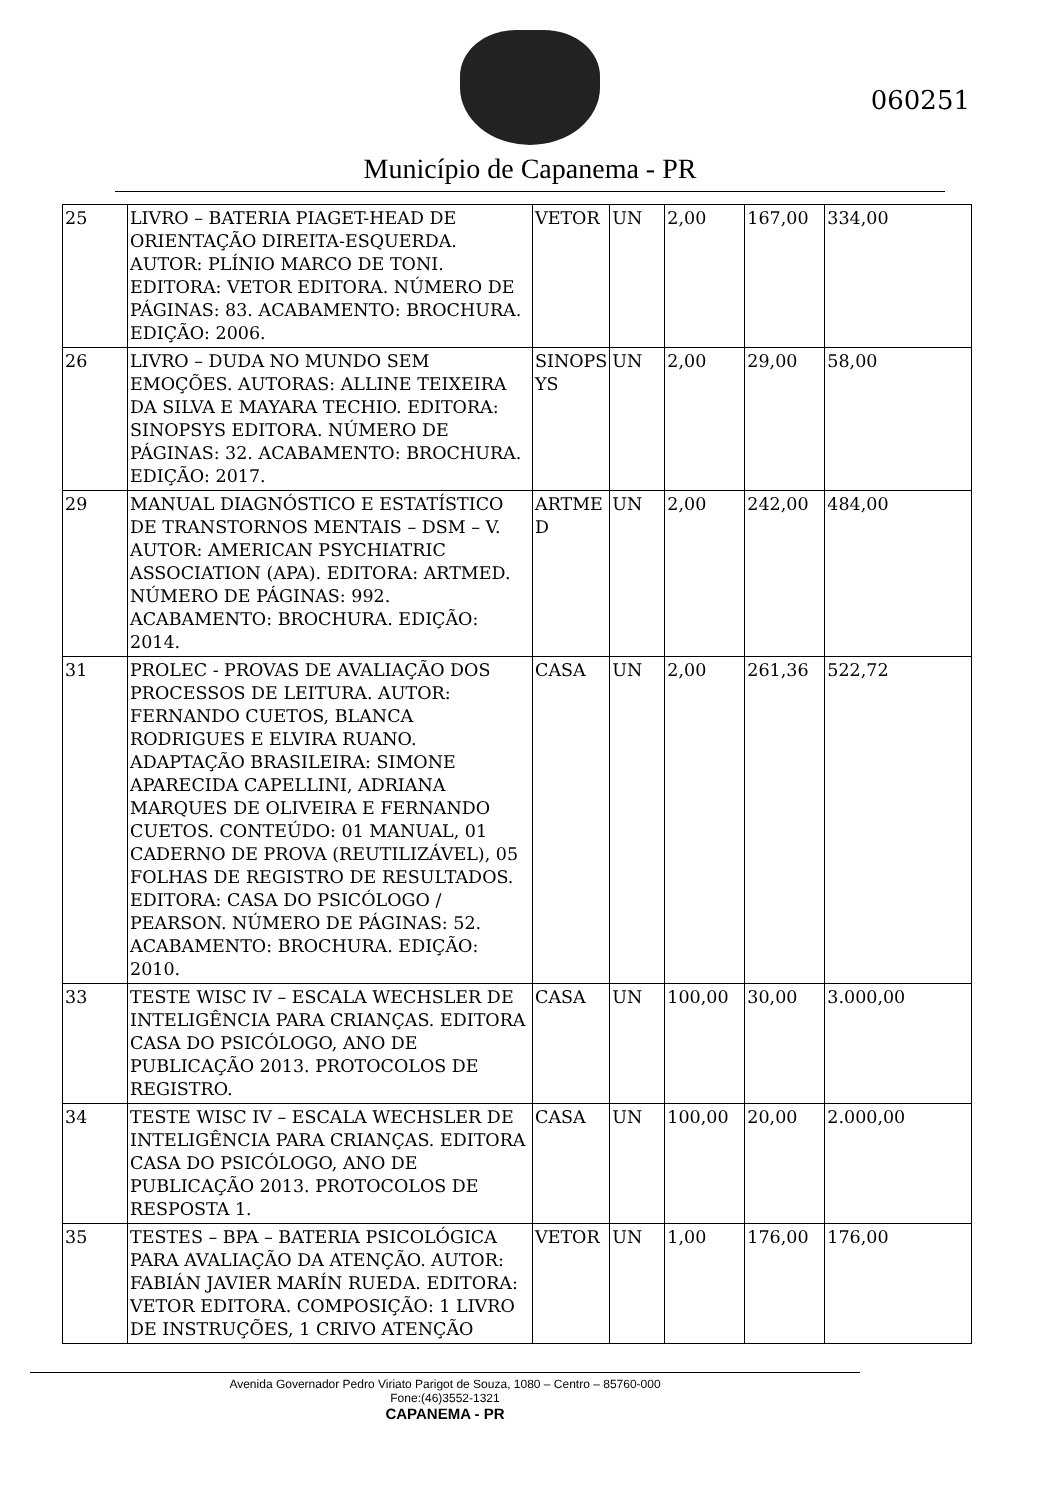Município de Capanema - PR
060251
| 25 | LIVRO – BATERIA PIAGET-HEAD DE ORIENTAÇÃO DIREITA-ESQUERDA. AUTOR: PLÍNIO MARCO DE TONI. EDITORA: VETOR EDITORA. NÚMERO DE PÁGINAS: 83. ACABAMENTO: BROCHURA. EDIÇÃO: 2006. | VETOR | UN | 2,00 | 167,00 | 334,00 |
| 26 | LIVRO – DUDA NO MUNDO SEM EMOÇÕES. AUTORAS: ALLINE TEIXEIRA DA SILVA E MAYARA TECHIO. EDITORA: SINOPSYS EDITORA. NÚMERO DE PÁGINAS: 32. ACABAMENTO: BROCHURA. EDIÇÃO: 2017. | SINOPS YS | UN | 2,00 | 29,00 | 58,00 |
| 29 | MANUAL DIAGNÓSTICO E ESTATÍSTICO DE TRANSTORNOS MENTAIS – DSM – V. AUTOR: AMERICAN PSYCHIATRIC ASSOCIATION (APA). EDITORA: ARTMED. NÚMERO DE PÁGINAS: 992. ACABAMENTO: BROCHURA. EDIÇÃO: 2014. | ARTME D | UN | 2,00 | 242,00 | 484,00 |
| 31 | PROLEC - PROVAS DE AVALIAÇÃO DOS PROCESSOS DE LEITURA. AUTOR: FERNANDO CUETOS, BLANCA RODRIGUES E ELVIRA RUANO. ADAPTAÇÃO BRASILEIRA: SIMONE APARECIDA CAPELLINI, ADRIANA MARQUES DE OLIVEIRA E FERNANDO CUETOS. CONTEÚDO: 01 MANUAL, 01 CADERNO DE PROVA (REUTILIZÁVEL), 05 FOLHAS DE REGISTRO DE RESULTADOS. EDITORA: CASA DO PSICÓLOGO / PEARSON. NÚMERO DE PÁGINAS: 52. ACABAMENTO: BROCHURA. EDIÇÃO: 2010. | CASA | UN | 2,00 | 261,36 | 522,72 |
| 33 | TESTE WISC IV – ESCALA WECHSLER DE INTELIGÊNCIA PARA CRIANÇAS. EDITORA CASA DO PSICÓLOGO, ANO DE PUBLICAÇÃO 2013. PROTOCOLOS DE REGISTRO. | CASA | UN | 100,00 | 30,00 | 3.000,00 |
| 34 | TESTE WISC IV – ESCALA WECHSLER DE INTELIGÊNCIA PARA CRIANÇAS. EDITORA CASA DO PSICÓLOGO, ANO DE PUBLICAÇÃO 2013. PROTOCOLOS DE RESPOSTA 1. | CASA | UN | 100,00 | 20,00 | 2.000,00 |
| 35 | TESTES – BPA – BATERIA PSICOLÓGICA PARA AVALIAÇÃO DA ATENÇÃO. AUTOR: FABIÁN JAVIER MARÍN RUEDA. EDITORA: VETOR EDITORA. COMPOSIÇÃO: 1 LIVRO DE INSTRUÇÕES, 1 CRIVO ATENÇÃO | VETOR | UN | 1,00 | 176,00 | 176,00 |
Avenida Governador Pedro Viriato Parigot de Souza, 1080 – Centro – 85760-000
Fone:(46)3552-1321
CAPANEMA - PR